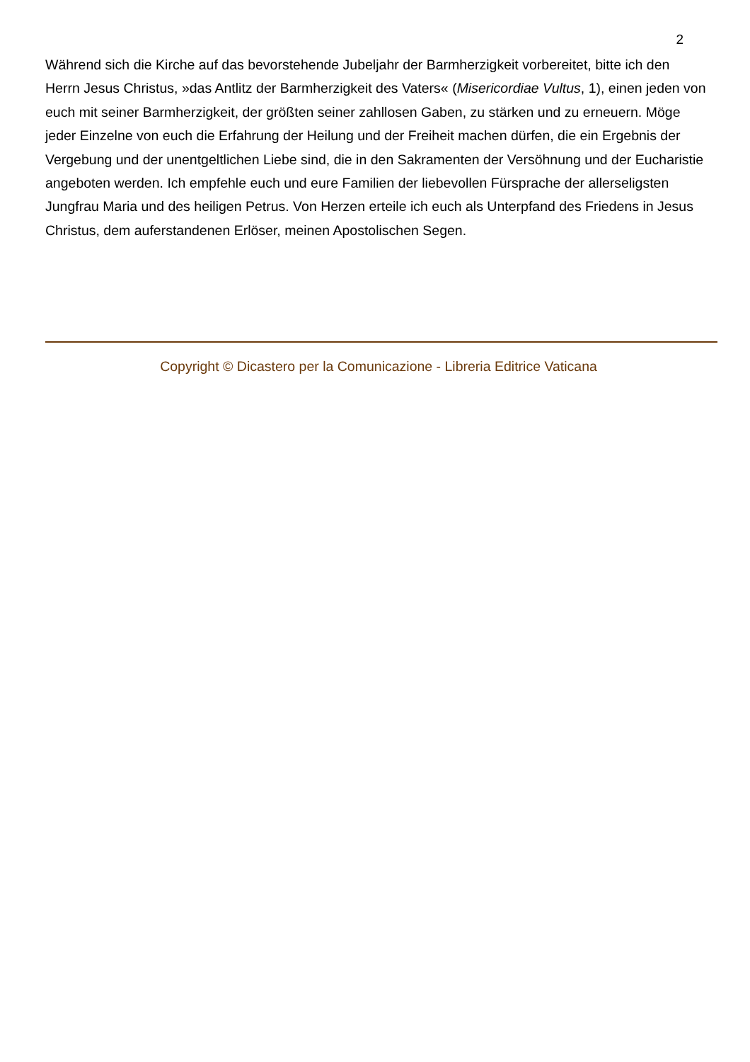2
Während sich die Kirche auf das bevorstehende Jubeljahr der Barmherzigkeit vorbereitet, bitte ich den Herrn Jesus Christus, »das Antlitz der Barmherzigkeit des Vaters« (Misericordiae Vultus, 1), einen jeden von euch mit seiner Barmherzigkeit, der größten seiner zahllosen Gaben, zu stärken und zu erneuern. Möge jeder Einzelne von euch die Erfahrung der Heilung und der Freiheit machen dürfen, die ein Ergebnis der Vergebung und der unentgeltlichen Liebe sind, die in den Sakramenten der Versöhnung und der Eucharistie angeboten werden. Ich empfehle euch und eure Familien der liebevollen Fürsprache der allerseligsten Jungfrau Maria und des heiligen Petrus. Von Herzen erteile ich euch als Unterpfand des Friedens in Jesus Christus, dem auferstandenen Erlöser, meinen Apostolischen Segen.
Copyright © Dicastero per la Comunicazione - Libreria Editrice Vaticana